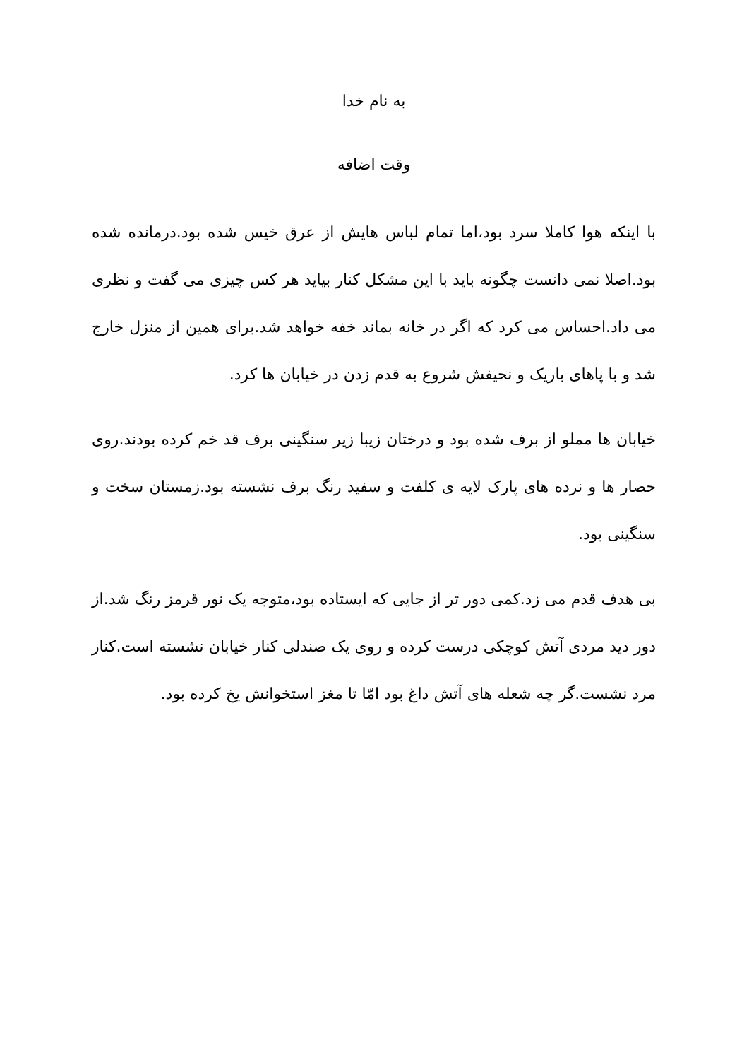به نام خدا
وقت اضافه
با اینکه هوا کاملا سرد بود،اما تمام لباس هایش از عرق خیس شده بود.درمانده شده بود.اصلا نمی دانست چگونه باید با این مشکل کنار بیاید هر کس چیزی می گفت و نظری می داد.احساس می کرد که اگر در خانه بماند خفه خواهد شد.برای همین از منزل خارج شد و با پاهای باریک و نحیفش شروع به قدم زدن در خیابان ها کرد.
خیابان ها مملو از برف شده بود و درختان زیبا زیر سنگینی برف قد خم کرده بودند.روی حصار ها و نرده های پارک لایه ی کلفت و سفید رنگ برف نشسته بود.زمستان سخت و سنگینی بود.
بی هدف قدم می زد.کمی دور تر از جایی که ایستاده بود،متوجه یک نور قرمز رنگ شد.از دور دید مردی آتش کوچکی درست کرده و روی یک صندلی کنار خیابان نشسته است.کنار مرد نشست.گر چه شعله های آتش داغ بود امّا تا مغز استخوانش یخ کرده بود.